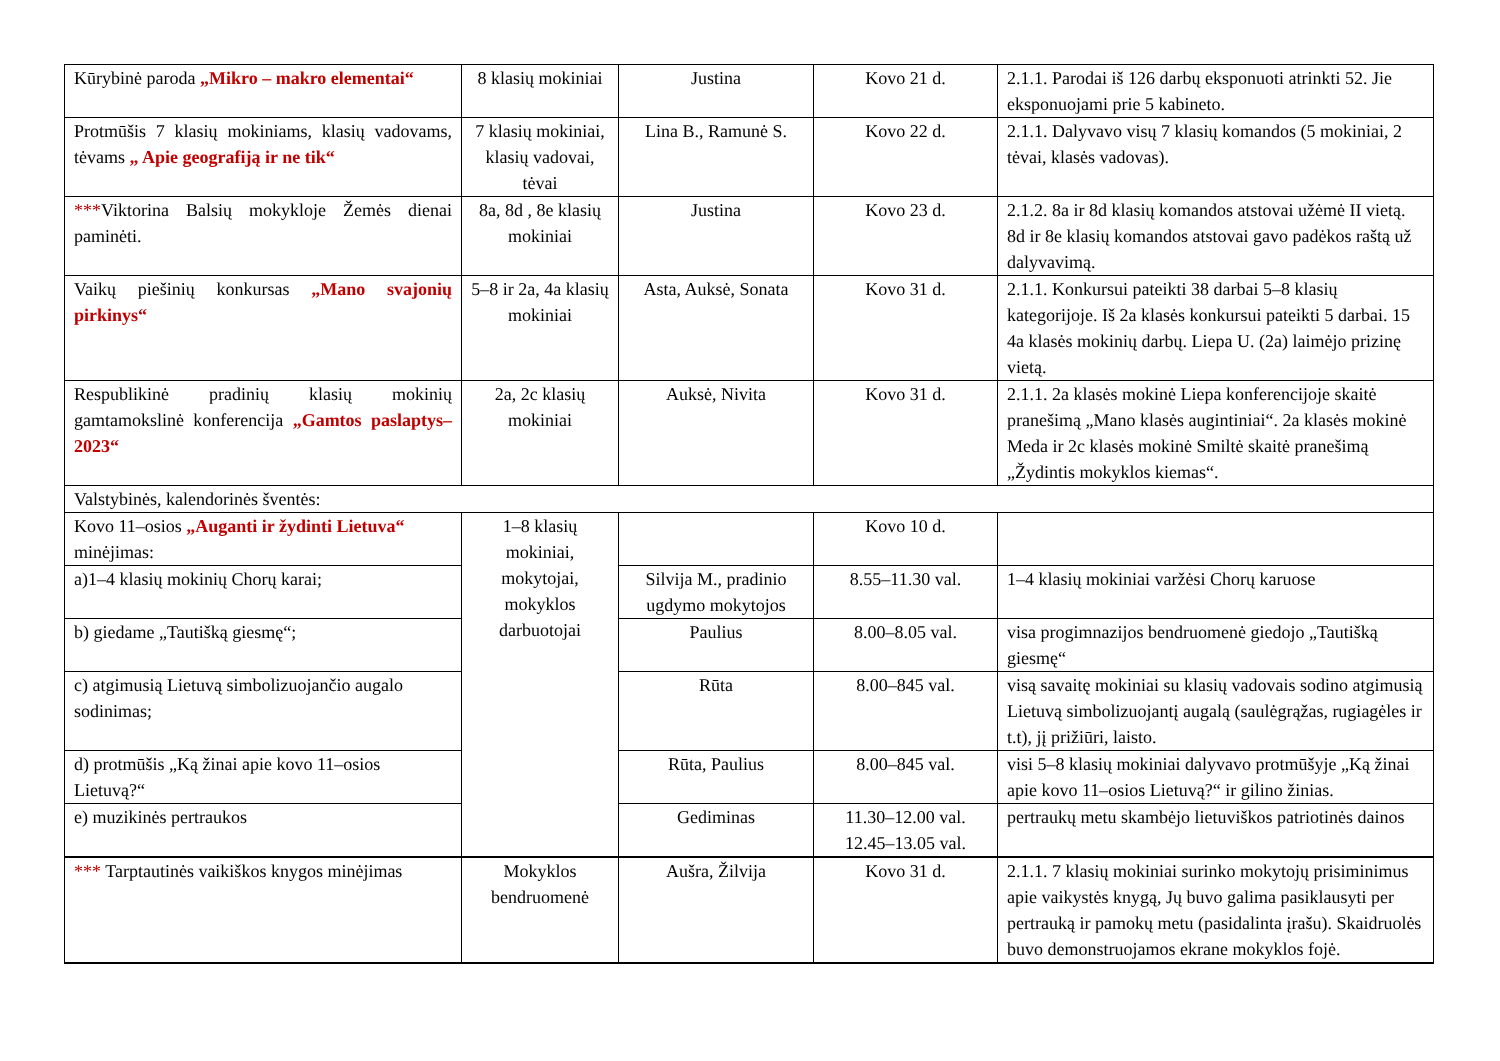| Kūrybinė paroda „Mikro – makro elementai“ | 8 klasių mokiniai | Justina | Kovo 21 d. | 2.1.1. Parodai iš 126 darbų eksponuoti atrinkti 52. Jie eksponuojami prie 5 kabineto. |
| Protmūšis 7 klasių mokiniams, klasių vadovams, tėvams „ Apie geografiją ir ne tik“ | 7 klasių mokiniai, klasių vadovai, tėvai | Lina B., Ramunė S. | Kovo 22 d. | 2.1.1. Dalyvavo visų 7 klasių komandos (5 mokiniai, 2 tėvai, klasės vadovas). |
| *** Viktorina Balsių mokykloje Žemės dienai paminėti. | 8a, 8d , 8e klasių mokiniai | Justina | Kovo 23 d. | 2.1.2. 8a ir 8d klasių komandos atstovai užėmė II vietą. 8d ir 8e klasių komandos atstovai gavo padėkos raštą už dalyvavimą. |
| Vaikų piešinių konkursas „Mano svajonių pirkinys“ | 5–8 ir 2a, 4a klasių mokiniai | Asta, Auksė, Sonata | Kovo 31 d. | 2.1.1. Konkursui pateikti 38 darbai 5–8 klasių kategorijoje. Iš 2a klasės konkursui pateikti 5 darbai. 15 4a klasės mokinių darbų. Liepa U. (2a) laimėjo prizinę vietą. |
| Respublikinė pradinių klasių mokinių gamtamokslinė konferencija „Gamtos paslaptys–2023“ | 2a, 2c klasių mokiniai | Auksė, Nivita | Kovo 31 d. | 2.1.1. 2a klasės mokinė Liepa konferencijoje skaitė pranešimą „Mano klasės augintiniai“. 2a klasės mokinė Meda ir 2c klasės mokinė Smiltė skaitė pranešimą „Žydintis mokyklos kiemas“. |
| Valstybinės, kalendorinės šventės: | | | | |
| Kovo 11–osios „Auganti ir žydinti Lietuva“ minėjimas: | 1–8 klasių mokiniai, mokytojai, mokyklos darbuotojai | | Kovo 10 d. | |
| a)1–4 klasių mokinių Chorų karai; | | Silvija M., pradinio ugdymo mokytojos | 8.55–11.30 val. | 1–4 klasių mokiniai varžėsi Chorų karuose |
| b) giedame „Tautišką giesmę“; | | Paulius | 8.00–8.05 val. | visa progimnazijos bendruomenė giedojo „Tautišką giesmę“ |
| c) atgimusią Lietuvą simbolizuojančio augalo sodinimas; | | Rūta | 8.00–845 val. | visą savaitę mokiniai su klasių vadovais sodino atgimusią Lietuvą simbolizuojantį augalą (saulėgrąžas, rugiagėles ir t.t), jį prižiūri, laisto. |
| d) protmūšis „Ką žinai apie kovo 11–osios Lietuvą?“ | | Rūta, Paulius | 8.00–845 val. | visi 5–8 klasių mokiniai dalyvavo protmūšyje „Ką žinai apie kovo 11–osios Lietuvą?“ ir gilino žinias. |
| e) muzikinės pertraukos | | Gediminas | 11.30–12.00 val. 12.45–13.05 val. | pertraukų metu skambėjo lietuviškos patriotinės dainos |
| *** Tarptautinės vaikiškos knygos minėjimas | Mokyklos bendruomenė | Aušra, Žilvija | Kovo 31 d. | 2.1.1. 7 klasių mokiniai surinko mokytojų prisiminimus apie vaikystės knygą, Jų buvo galima pasiklausyti per pertrauką ir pamokų metu (pasidalinta įrašu). Skaidruolės buvo demonstruojamos ekrane mokyklos fojė. |